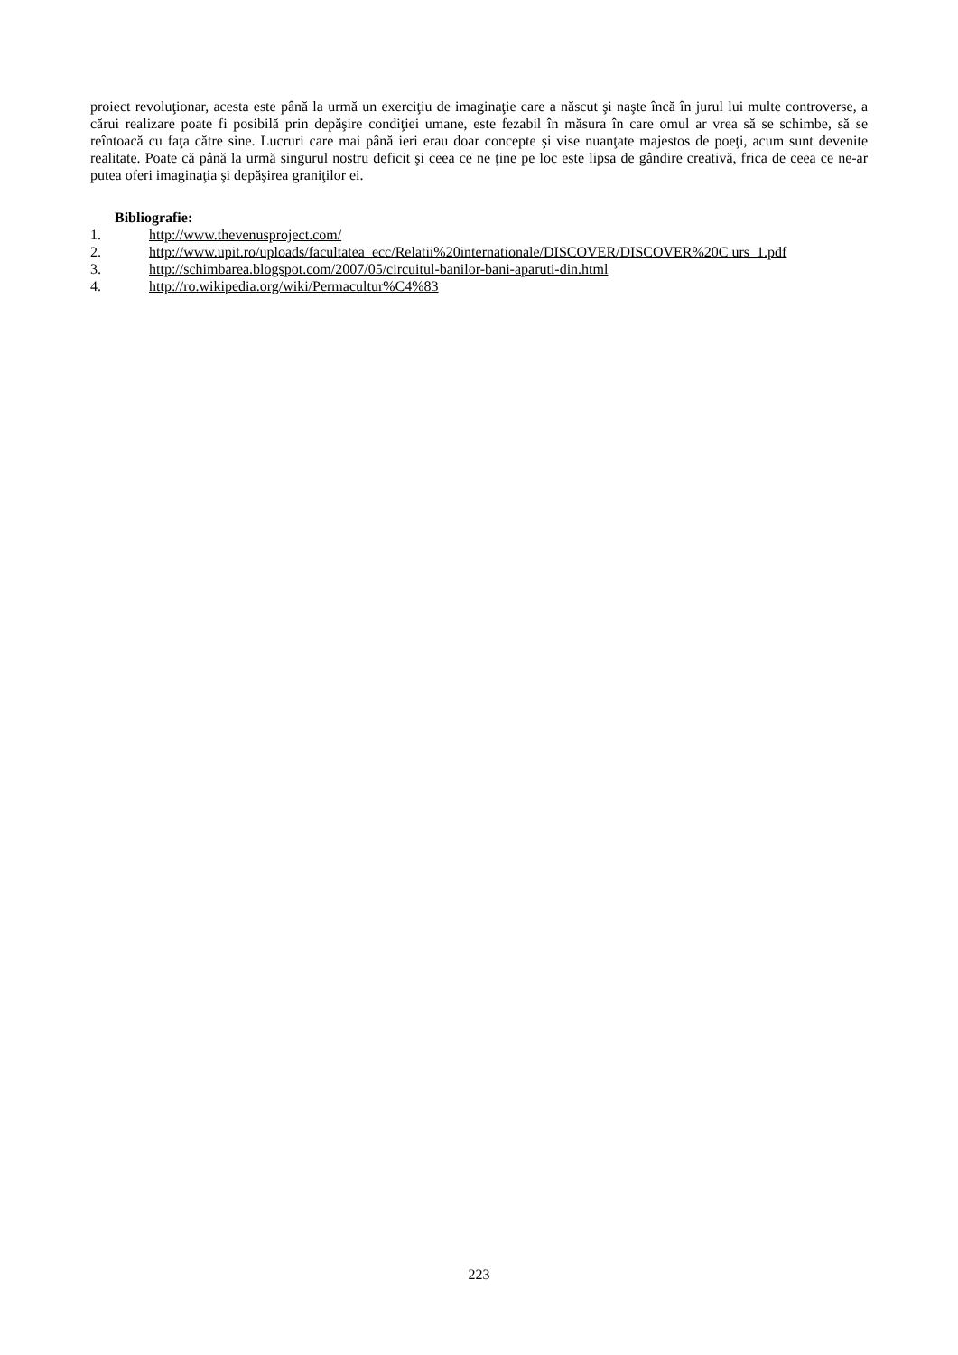proiect revoluţionar, acesta este până la urmă un exerciţiu de imaginaţie care a născut şi naşte încă în jurul lui multe controverse, a cărui realizare poate fi posibilă prin depăşire condiţiei umane, este fezabil în măsura în care omul ar vrea să se schimbe, să se reîntoacă cu faţa către sine. Lucruri care mai până ieri erau doar concepte şi vise nuanţate majestos de poeţi, acum sunt devenite realitate. Poate că până la urmă singurul nostru deficit şi ceea ce ne ţine pe loc este lipsa de gândire creativă, frica de ceea ce ne-ar putea oferi imaginaţia şi depăşirea graniţilor ei.
Bibliografie:
1. http://www.thevenusproject.com/
2. http://www.upit.ro/uploads/facultatea_ecc/Relatii%20internationale/DISCOVER/DISCOVER%20C urs_1.pdf
3. http://schimbarea.blogspot.com/2007/05/circuitul-banilor-bani-aparuti-din.html
4. http://ro.wikipedia.org/wiki/Permacultur%C4%83
223